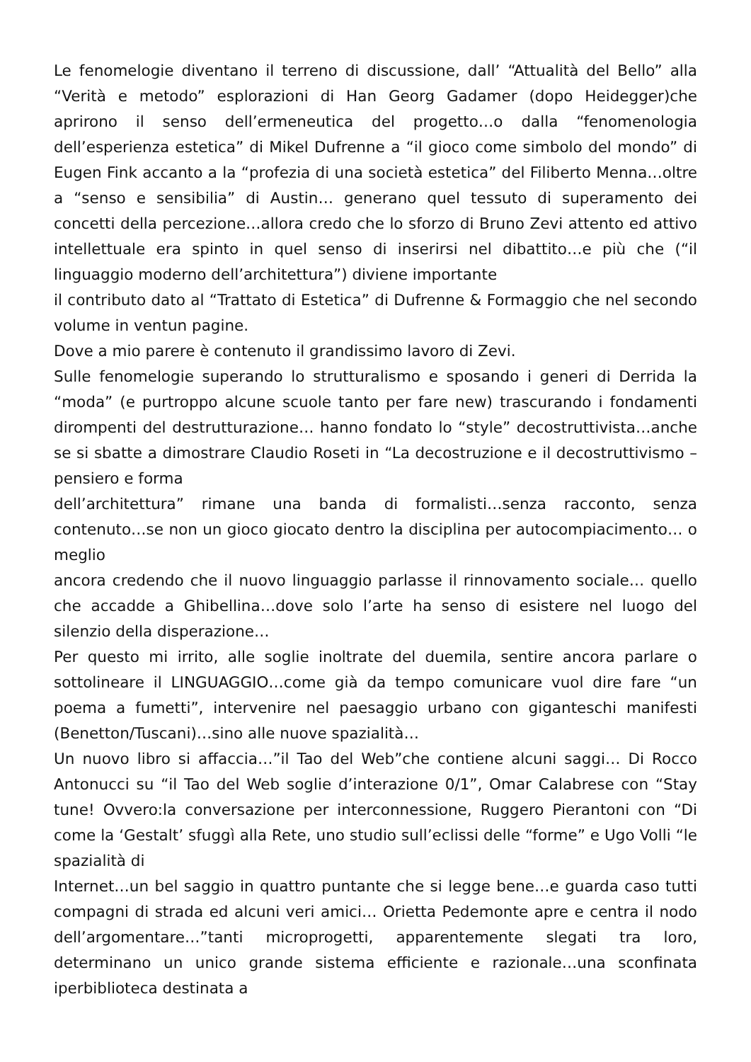Le fenomelogie diventano il terreno di discussione, dall’ “Attualità del Bello” alla “Verità e metodo” esplorazioni di Han Georg Gadamer (dopo Heidegger)che aprirono il senso dell’ermeneutica del progetto…o dalla “fenomenologia dell’esperienza estetica” di Mikel Dufrenne a “il gioco come simbolo del mondo” di Eugen Fink accanto a la “profezia di una società estetica” del Filiberto Menna…oltre a “senso e sensibilia” di Austin… generano quel tessuto di superamento dei concetti della percezione…allora credo che lo sforzo di Bruno Zevi attento ed attivo intellettuale era spinto in quel senso di inserirsi nel dibattito…e più che (“il linguaggio moderno dell’architettura”) diviene importante
il contributo dato al “Trattato di Estetica” di Dufrenne & Formaggio che nel secondo volume in ventun pagine.
Dove a mio parere è contenuto il grandissimo lavoro di Zevi.
Sulle fenomelogie superando lo strutturalismo e sposando i generi di Derrida la “moda” (e purtroppo alcune scuole tanto per fare new) trascurando i fondamenti dirompenti del destrutturazione… hanno fondato lo “style” decostruttivista…anche se si sbatte a dimostrare Claudio Roseti in “La decostruzione e il decostruttivismo – pensiero e forma
dell’architettura” rimane una banda di formalisti…senza racconto, senza contenuto…se non un gioco giocato dentro la disciplina per autocompiacimento… o meglio
ancora credendo che il nuovo linguaggio parlasse il rinnovamento sociale… quello che accadde a Ghibellina…dove solo l’arte ha senso di esistere nel luogo del silenzio della disperazione…
Per questo mi irrito, alle soglie inoltrate del duemila, sentire ancora parlare o sottolineare il LINGUAGGIO…come già da tempo comunicare vuol dire fare “un poema a fumetti”, intervenire nel paesaggio urbano con giganteschi manifesti (Benetton/Tuscani)…sino alle nuove spazialità…
Un nuovo libro si affaccia…”il Tao del Web”che contiene alcuni saggi… Di Rocco Antonucci su “il Tao del Web soglie d’interazione 0/1”, Omar Calabrese con “Stay tune! Ovvero:la conversazione per interconnessione, Ruggero Pierantoni con “Di come la ‘Gestalt’ sfuggì alla Rete, uno studio sull’eclissi delle “forme” e Ugo Volli “le spazialità di
Internet…un bel saggio in quattro puntante che si legge bene…e guarda caso tutti compagni di strada ed alcuni veri amici… Orietta Pedemonte apre e centra il nodo dell’argomentare…”tanti microprogetti, apparentemente slegati tra loro, determinano un unico grande sistema efficiente e razionale…una sconfinata iperbiblioteca destinata a